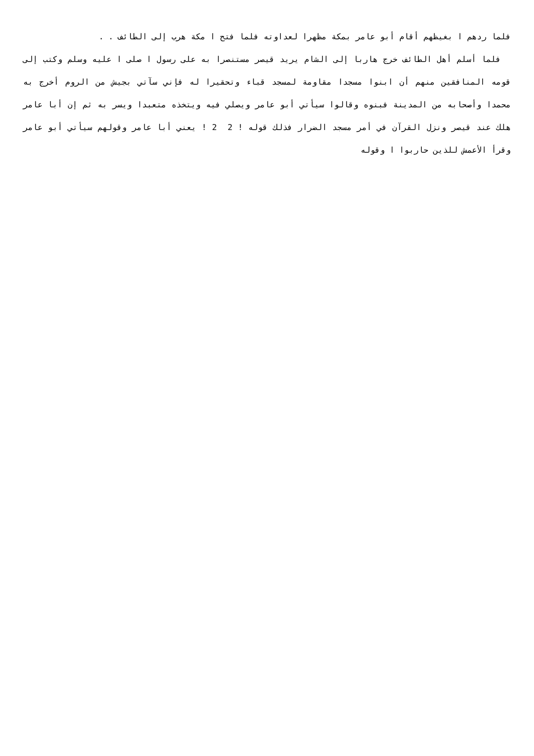فلما ردهم ا بغيظهم أقام أبو عامر بمكة مظهرا لعداوته فلما فتح ا مكة هرب إلى الطائف . .
فلما أسلم أهل الطائف خرج هاربا إلى الشام يريد قيصر مستنصرا به على رسول ا صلى ا عليه وسلم وكتب إلى قومه المنافقين منهم أن ابنوا مسجدا مقاومة لمسجد قباء وتحقيرا له فإني سآتي بجيش من الروم أخرج به محمدا وأصحابه من المدينة فبنوه وقالوا سيأتي أبو عامر ويصلي فيه ويتخذه متعبدا ويسر به ثم إن أبا عامر هلك عند قيصر ونزل القرآن في أمر مسجد الضرار فذلك قوله ! 2 2 ! يعني أبا عامر وقولهم سيأتي أبو عامر وقرأ الأعمش للذين حاربوا ا وقوله